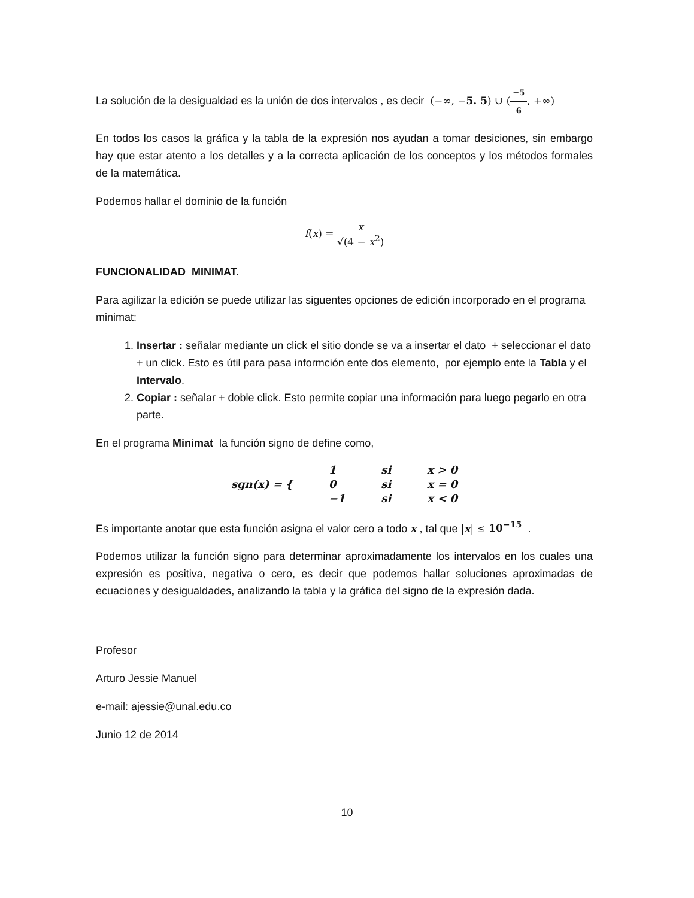La solución de la desigualdad es la unión de dos intervalos , es decir (−∞, −5. 5) ∪ (−5 6, +∞)
En todos los casos la gráfica y la tabla de la expresión nos ayudan a tomar desiciones, sin embargo hay que estar atento a los detalles y a la correcta aplicación de los conceptos y los métodos formales de la matemática.
Podemos hallar el dominio de la función
f(x) = x √(4 − x<sup>2</sup>)
FUNCIONALIDAD MINIMAT.
Para agilizar la edición se puede utilizar las siguentes opciones de edición incorporado en el programa minimat:
1. Insertar : señalar mediante un click el sitio donde se va a insertar el dato + seleccionar el dato + un click. Esto es útil para pasa informción ente dos elemento, por ejemplo ente la Tabla y el Intervalo.
2. Copiar : señalar + doble click. Esto permite copiar una información para luego pegarlo en otra parte.
En el programa Minimat la función signo de define como,
| sgn(x) = { | 1 | si | x > 0 |
| | 0 | si | x = 0 |
| | −1 | si | x < 0 |
Es importante anotar que esta función asigna el valor cero a todo x , tal que |x| ≤ 10<sup>−15</sup> .
Podemos utilizar la función signo para determinar aproximadamente los intervalos en los cuales una expresión es positiva, negativa o cero, es decir que podemos hallar soluciones aproximadas de ecuaciones y desigualdades, analizando la tabla y la gráfica del signo de la expresión dada.
Profesor
Arturo Jessie Manuel
e-mail: ajessie@unal.edu.co
Junio 12 de 2014
10